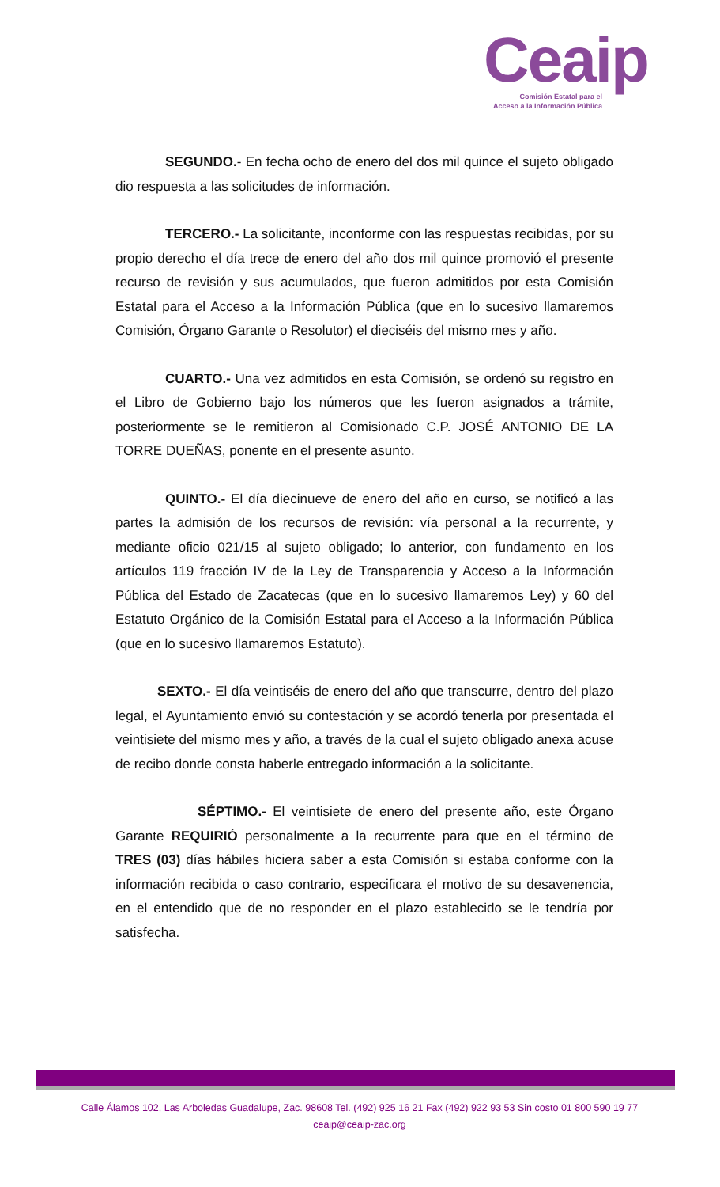Ceaip
Comisión Estatal para el
Acceso a la Información Pública
SEGUNDO.- En fecha ocho de enero del dos mil quince el sujeto obligado dio respuesta a las solicitudes de información.
TERCERO.- La solicitante, inconforme con las respuestas recibidas, por su propio derecho el día trece de enero del año dos mil quince promovió el presente recurso de revisión y sus acumulados, que fueron admitidos por esta Comisión Estatal para el Acceso a la Información Pública (que en lo sucesivo llamaremos Comisión, Órgano Garante o Resolutor) el dieciséis del mismo mes y año.
CUARTO.- Una vez admitidos en esta Comisión, se ordenó su registro en el Libro de Gobierno bajo los números que les fueron asignados a trámite, posteriormente se le remitieron al Comisionado C.P. JOSÉ ANTONIO DE LA TORRE DUEÑAS, ponente en el presente asunto.
QUINTO.- El día diecinueve de enero del año en curso, se notificó a las partes la admisión de los recursos de revisión: vía personal a la recurrente, y mediante oficio 021/15 al sujeto obligado; lo anterior, con fundamento en los artículos 119 fracción IV de la Ley de Transparencia y Acceso a la Información Pública del Estado de Zacatecas (que en lo sucesivo llamaremos Ley) y 60 del Estatuto Orgánico de la Comisión Estatal para el Acceso a la Información Pública (que en lo sucesivo llamaremos Estatuto).
SEXTO.- El día veintiséis de enero del año que transcurre, dentro del plazo legal, el Ayuntamiento envió su contestación y se acordó tenerla por presentada el veintisiete del mismo mes y año, a través de la cual el sujeto obligado anexa acuse de recibo donde consta haberle entregado información a la solicitante.
SÉPTIMO.- El veintisiete de enero del presente año, este Órgano Garante REQUIRIÓ personalmente a la recurrente para que en el término de TRES (03) días hábiles hiciera saber a esta Comisión si estaba conforme con la información recibida o caso contrario, especificara el motivo de su desavenencia, en el entendido que de no responder en el plazo establecido se le tendría por satisfecha.
Calle Álamos 102, Las Arboledas Guadalupe, Zac. 98608 Tel. (492) 925 16 21 Fax (492) 922 93 53 Sin costo 01 800 590 19 77
ceaip@ceaip-zac.org